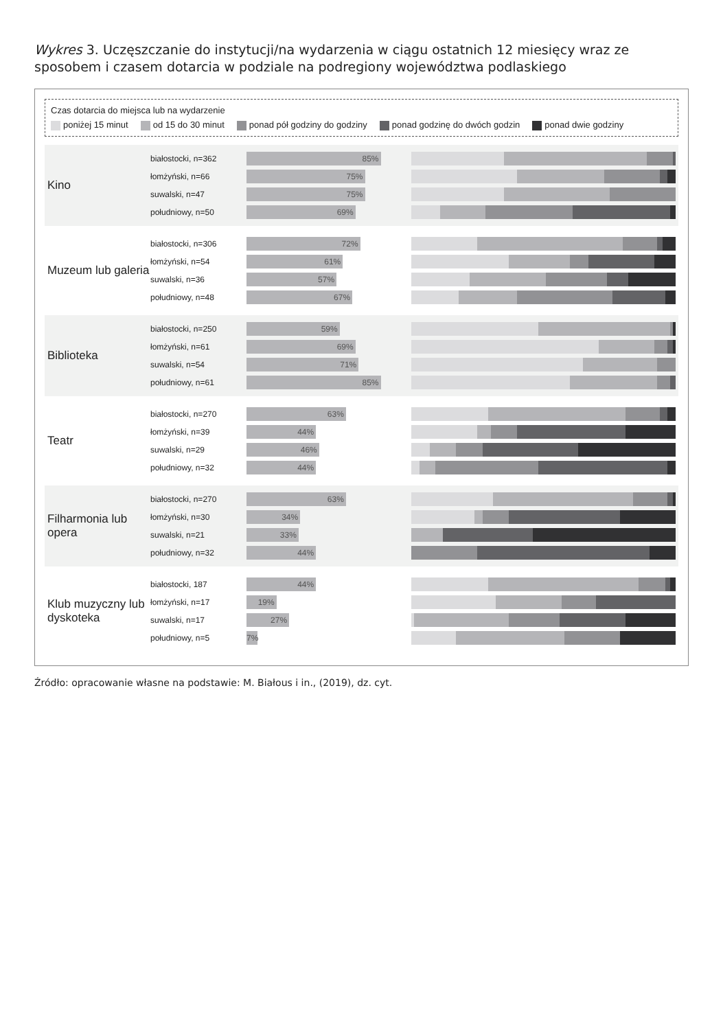Wykres 3. Uczęszczanie do instytucji/na wydarzenia w ciągu ostatnich 12 miesięcy wraz ze sposobem i czasem dotarcia w podziale na podregiony województwa podlaskiego
Czas dotarcia do miejsca lub na wydarzenie
poniżej 15 minut od 15 do 30 minut ponad pół godziny do godziny ponad godzinę do dwóch godzin ponad dwie godziny
Kino
białostocki, n=362
85%
łomżyński, n=66
75%
suwalski, n=47
75%
południowy, n=50
69%
Muzeum lub galeria
białostocki, n=306
72%
łomżyński, n=54
61%
suwalski, n=36
57%
południowy, n=48
67%
Biblioteka
białostocki, n=250
59%
łomżyński, n=61
69%
suwalski, n=54
71%
południowy, n=61
85%
Teatr
białostocki, n=270
63%
łomżyński, n=39
44%
suwalski, n=29
46%
południowy, n=32
44%
Filharmonia lub opera
białostocki, n=270
63%
łomżyński, n=30
34%
suwalski, n=21
33%
południowy, n=32
44%
Klub muzyczny lub dyskoteka
białostocki, 187
44%
łomżyński, n=17
19%
suwalski, n=17
27%
południowy, n=5
7%
Źródło: opracowanie własne na podstawie: M. Białous i in., (2019), dz. cyt.